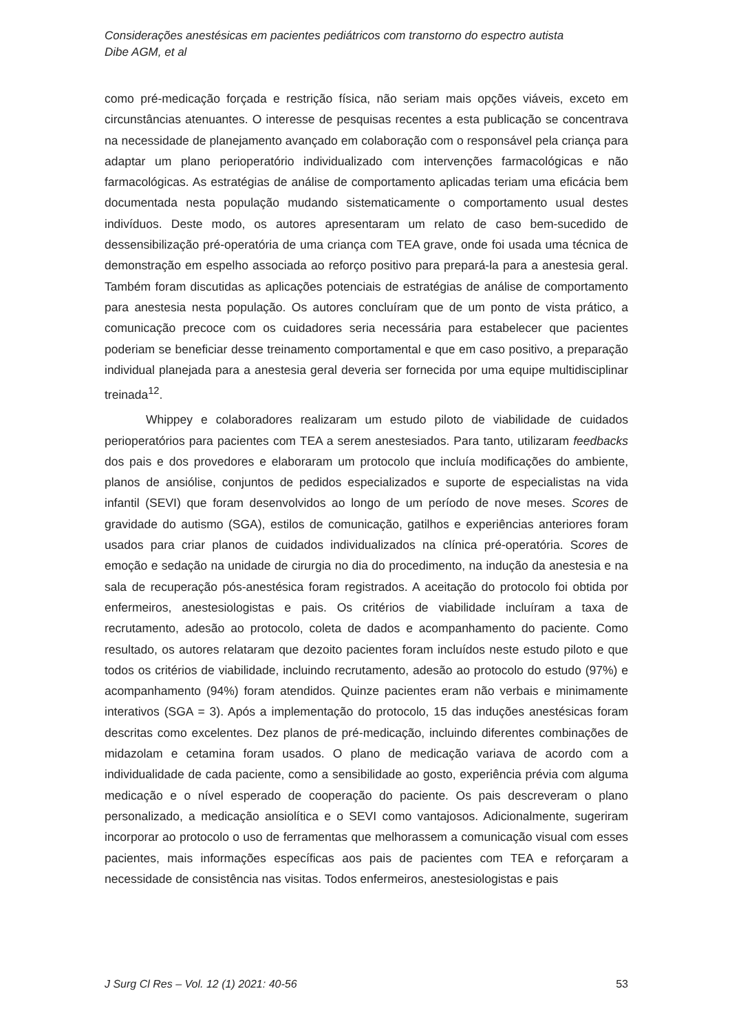Considerações anestésicas em pacientes pediátricos com transtorno do espectro autista
Dibe AGM, et al
como pré-medicação forçada e restrição física, não seriam mais opções viáveis, exceto em circunstâncias atenuantes. O interesse de pesquisas recentes a esta publicação se concentrava na necessidade de planejamento avançado em colaboração com o responsável pela criança para adaptar um plano perioperatório individualizado com intervenções farmacológicas e não farmacológicas. As estratégias de análise de comportamento aplicadas teriam uma eficácia bem documentada nesta população mudando sistematicamente o comportamento usual destes indivíduos. Deste modo, os autores apresentaram um relato de caso bem-sucedido de dessensibilização pré-operatória de uma criança com TEA grave, onde foi usada uma técnica de demonstração em espelho associada ao reforço positivo para prepará-la para a anestesia geral. Também foram discutidas as aplicações potenciais de estratégias de análise de comportamento para anestesia nesta população. Os autores concluíram que de um ponto de vista prático, a comunicação precoce com os cuidadores seria necessária para estabelecer que pacientes poderiam se beneficiar desse treinamento comportamental e que em caso positivo, a preparação individual planejada para a anestesia geral deveria ser fornecida por uma equipe multidisciplinar treinada<sup>12</sup>.
Whippey e colaboradores realizaram um estudo piloto de viabilidade de cuidados perioperatórios para pacientes com TEA a serem anestesiados. Para tanto, utilizaram feedbacks dos pais e dos provedores e elaboraram um protocolo que incluía modificações do ambiente, planos de ansiólise, conjuntos de pedidos especializados e suporte de especialistas na vida infantil (SEVI) que foram desenvolvidos ao longo de um período de nove meses. Scores de gravidade do autismo (SGA), estilos de comunicação, gatilhos e experiências anteriores foram usados para criar planos de cuidados individualizados na clínica pré-operatória. Scores de emoção e sedação na unidade de cirurgia no dia do procedimento, na indução da anestesia e na sala de recuperação pós-anestésica foram registrados. A aceitação do protocolo foi obtida por enfermeiros, anestesiologistas e pais. Os critérios de viabilidade incluíram a taxa de recrutamento, adesão ao protocolo, coleta de dados e acompanhamento do paciente. Como resultado, os autores relataram que dezoito pacientes foram incluídos neste estudo piloto e que todos os critérios de viabilidade, incluindo recrutamento, adesão ao protocolo do estudo (97%) e acompanhamento (94%) foram atendidos. Quinze pacientes eram não verbais e minimamente interativos (SGA = 3). Após a implementação do protocolo, 15 das induções anestésicas foram descritas como excelentes. Dez planos de pré-medicação, incluindo diferentes combinações de midazolam e cetamina foram usados. O plano de medicação variava de acordo com a individualidade de cada paciente, como a sensibilidade ao gosto, experiência prévia com alguma medicação e o nível esperado de cooperação do paciente. Os pais descreveram o plano personalizado, a medicação ansiolítica e o SEVI como vantajosos. Adicionalmente, sugeriram incorporar ao protocolo o uso de ferramentas que melhorassem a comunicação visual com esses pacientes, mais informações específicas aos pais de pacientes com TEA e reforçaram a necessidade de consistência nas visitas. Todos enfermeiros, anestesiologistas e pais
J Surg Cl Res – Vol. 12 (1) 2021: 40-56 53